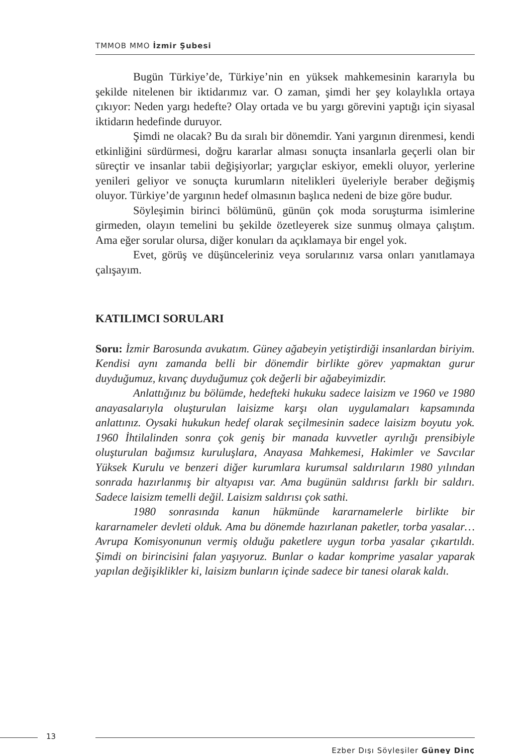TMMOB MMO İzmir Şubesi
Bugün Türkiye’de, Türkiye’nin en yüksek mahkemesinin kararıyla bu şekilde nitelenen bir iktidarımız var. O zaman, şimdi her şey kolaylıkla ortaya çıkıyor: Neden yargı hedefte? Olay ortada ve bu yargı görevini yaptığı için siyasal iktidarın hedefinde duruyor.
Şimdi ne olacak? Bu da sıralı bir dönemdir. Yani yargının direnmesi, kendi etkinliğini sürdürmesi, doğru kararlar alması sonuçta insanlarla geçerli olan bir süreçtir ve insanlar tabii değişiyorlar; yargıçlar eskiyor, emekli oluyor, yerlerine yenileri geliyor ve sonuçta kurumların nitelikleri üyeleriyle beraber değişmiş oluyor. Türkiye’de yargının hedef olmasının başlıca nedeni de bize göre budur.
Söyleşimin birinci bölümünü, günün çok moda soruşturma isimlerine girmeden, olayın temelini bu şekilde özetleyerek size sunmuş olmaya çalıştım. Ama eğer sorular olursa, diğer konuları da açıklamaya bir engel yok.
Evet, görüş ve düşünceleriniz veya sorularınız varsa onları yanıtlamaya çalışayım.
KATILIMCI SORULARI
Soru: İzmir Barosunda avukatım. Güney ağabeyin yetiştirdiği insanlardan biriyim. Kendisi aynı zamanda belli bir dönemdir birlikte görev yapmaktan gurur duyduğumuz, kıvanç duyduğumuz çok değerli bir ağabeyimizdir.
Anlattığınız bu bölümde, hedefteki hukuku sadece laisizm ve 1960 ve 1980 anayasalarıyla oluşturulan laisizme karşı olan uygulamaları kapsamında anlattınız. Oysaki hukukun hedef olarak seçilmesinin sadece laisizm boyutu yok. 1960 İhtilalinden sonra çok geniş bir manada kuvvetler ayrılığı prensibiyle oluşturulan bağımsız kuruluşlara, Anayasa Mahkemesi, Hakimler ve Savcılar Yüksek Kurulu ve benzeri diğer kurumlara kurumsal saldırıların 1980 yılından sonrada hazırlanmış bir altyapısı var. Ama bugünün saldırısı farklı bir saldırı. Sadece laisizm temelli değil. Laisizm saldırısı çok sathi.
1980 sonrasında kanun hükmünde kararnamelerle birlikte bir kararnameler devleti olduk. Ama bu dönemde hazırlanan paketler, torba yasalar… Avrupa Komisyonunun vermiş olduğu paketlere uygun torba yasalar çıkartıldı. Şimdi on birincisini falan yaşıyoruz. Bunlar o kadar komprime yasalar yaparak yapılan değişiklikler ki, laisizm bunların içinde sadece bir tanesi olarak kaldı.
13
Ezber Dışı Söyleşiler Güney Dinç